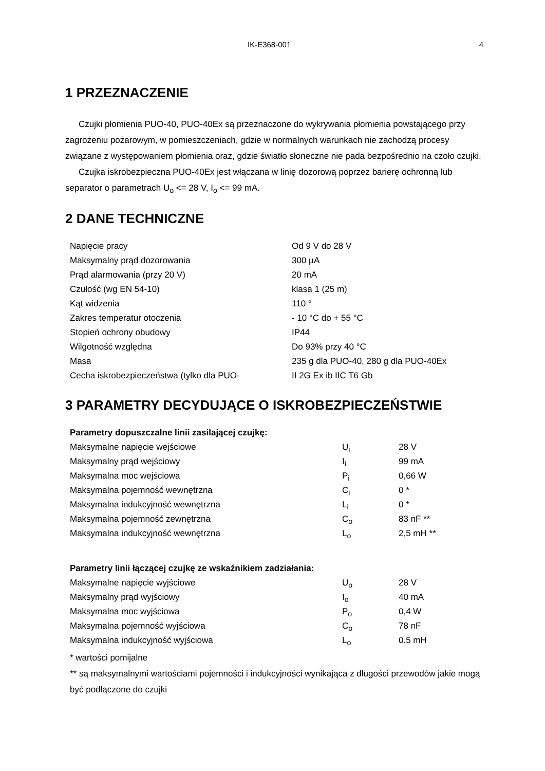IK-E368-001 4
1 PRZEZNACZENIE
Czujki płomienia PUO-40, PUO-40Ex są przeznaczone do wykrywania płomienia powstającego przy zagrożeniu pożarowym, w pomieszczeniach, gdzie w normalnych warunkach nie zachodzą procesy związane z występowaniem płomienia oraz, gdzie światło słoneczne nie pada bezpośrednio na czoło czujki.
Czujka iskrobezpieczna PUO-40Ex jest włączana w linię dozorową poprzez barierę ochronną lub separator o parametrach U<sub>o</sub> <= 28 V, I<sub>o</sub> <= 99 mA.
2 DANE TECHNICZNE
| Napięcie pracy | Od 9 V do 28 V |
| Maksymalny prąd dozorowania | 300 µA |
| Prąd alarmowania (przy 20 V) | 20 mA |
| Czułość (wg EN 54-10) | klasa 1 (25 m) |
| Kąt widzenia | 110 ° |
| Zakres temperatur otoczenia | - 10 °C do + 55 °C |
| Stopień ochrony obudowy | IP44 |
| Wilgotność względna | Do 93% przy 40 °C |
| Masa | 235 g dla PUO-40, 280 g dla PUO-40Ex |
| Cecha iskrobezpieczeństwa (tylko dla PUO- | II 2G Ex ib IIC T6 Gb |
3 PARAMETRY DECYDUJĄCE O ISKROBEZPIECZEŃSTWIE
| Parametry dopuszczalne linii zasilającej czujkę: | | |
| Maksymalne napięcie wejściowe | U<sub>i</sub> | 28 V |
| Maksymalny prąd wejściowy | I<sub>i</sub> | 99 mA |
| Maksymalna moc wejściowa | P<sub>i</sub> | 0,66 W |
| Maksymalna pojemność wewnętrzna | C<sub>i</sub> | 0 * |
| Maksymalna indukcyjność wewnętrzna | L<sub>i</sub> | 0 * |
| Maksymalna pojemność zewnętrzna | C<sub>o</sub> | 83 nF ** |
| Maksymalna indukcyjność wewnętrzna | L<sub>o</sub> | 2,5 mH ** |
| Parametry linii łączącej czujkę ze wskaźnikiem zadziałania: | | |
| Maksymalne napięcie wyjściowe | U<sub>o</sub> | 28 V |
| Maksymalny prąd wyjściowy | I<sub>o</sub> | 40 mA |
| Maksymalna moc wyjściowa | P<sub>o</sub> | 0,4 W |
| Maksymalna pojemność wyjściowa | C<sub>o</sub> | 78 nF |
| Maksymalna indukcyjność wyjściowa | L<sub>o</sub> | 0.5 mH |
* wartości pomijalne
** są maksymalnymi wartościami pojemności i indukcyjności wynikająca z długości przewodów jakie mogą być podłączone do czujki